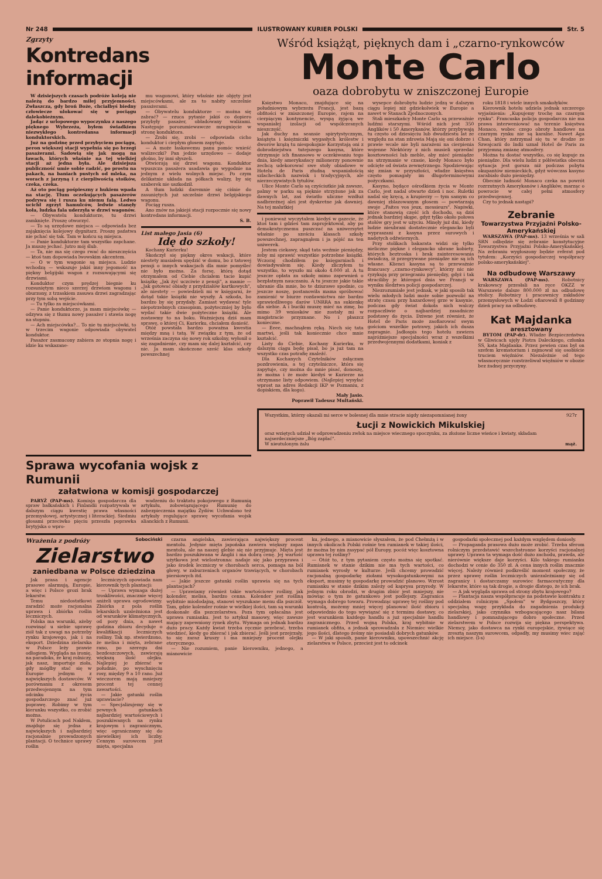Nr 248 ILUSTROWANY KURIER POLSKI Str. 5
Zgrzyty
Kontredans informacji
W dzisiejszych czasach podróże koleją nie należą do bardzo miłej przyjemności. Zwłaszcza, gdy broń Boże, chciałbyś biedny człowiecze ulokować się w pociągu dalekobieżnym.
Jadąc z urlopowego wypoczynku z naszego pięknego Wybrzeża, byłem świadkiem niezwykłego kontredansa informacji konduktorskich.
Już na godzinę przed przybyciem pociągu, peron większej stacji wypełnia się po brzegi pasażerami. Sadowią się jak mogą na ławach, których właśnie na tej wielkiej stacji aż jedna była. Ale dzisiejsza publiczność umie sobie radzić, po prostu na pakach, na baniach pustych od mleka, na worach z jarzyną i z cierpliwością stoików, czeka, czeka.
Aż oto pociąg pośpieszny z hukiem wpada na stację. Tłum oczekujących pasażerów podrywa się i rusza ku niemu falą. Ledwo ucichł zgrzyt hamulców, ledwie stanęły koła, ludzka fala uderzyła w drzwi wagonów.
— Obywatelu konduktorze, tu drzwi zamknięte. Proszę otworzyć.
— To są urzędowe miejsca — odpowiada bez zająknięcia kolejowy dygnitarz. Proszę państwa nie pchać się tak. Tam w końcu są miejsca.
— Panie konduktorze tam wszystko zapchane. Ja muszę jechać. Jutro mój ślub.
— Ta, nie ma się czego rwać do nieszczęścia — ktoś tam dopowiada lwowskim akcentem.
— O w tym wagonie są miejsca. Ludzie wchodzą — wskazuje jakiś inny jegomość na piękny belgijski wagon z rozsuwającymi się drzwiami.
Konduktor czym prędzej biegnie ku rozsuniętym nieco szerzej drzwiom wagonu i oburzony, z trzaskiem zasuwa drzwi zagradzając przy tym sobą wejście.
— Tu tylko za miejscówkami.
— Panie konduktorze, ja mam miejscówkę — odzywa się z tłumu nowy pasażer i stawia nogę na stopniu.
— Ach miejscówka?... To nie tu miejscówki, to w trzecim wagonie odpowiada obywatel konduktor.
Pasażer zasmucony zabiera ze stopnia nogę i idzie ku wskazane-
mu wagonowi, który właśnie nie objęty jest miejscówkami, ale za to nabity szczelnie pasażerami.
— Obywatelu konduktorze — można się zabrać? — rzuca pytanie jakiś co dopiero przybyły pasażer, obładowany walizami. Następuje porozumiewawcze mrugnięcie w stronę konduktora.
— Zrobi się, zrobi — odpowiada cicho konduktor i ciepłym głosem zapytuje.
— A może łaskawemu panu pomóc wnieść walizeczki? Pan jedzie urzędowo — dodaje głośno, by inni słyszeli.
Otwierają się drzwi wagonu. Konduktor wpuszcza pasażera usadawia go wygodnie na jednym z wielu wolnych miejsc. Po czym delikatnie układa na półkach walizy, by się szaberek nie uszkodził.
A tłum ludzki daremnie się ciśnie do zasuniętych już szczelnie drzwi belgijskiego wagonu.
Pociąg rusza.
Ano znów na jakiejś stacji rozpocznie się nowy kontredans informacji.
S. B.
List małego Jasia (6)
Idę do szkoły!
Kochany Kurierku!
Skończył się piękny okres wakacji, które niestety musiałem spędzić w domu, bo z tatowej pensji o innych wakacjach dla mnie pomyśleć nie było można. Za forsę, którą dotąd otrzymałem od Ciebie chciałem tacie kupić książkę „Jak żyć uczciwie z pensji", a mamie — „Jak gotować obiady z przydziałów kartkowych", ale niestety — powiedzieli mi w księgarni, że dotąd takie książki nie wyszły. A szkoda, bo bardzo by się przydały. Zamiast wydawać tyle niepotrzebnych czasopism, pożyteczniej by było wydać takie dwie pożyteczne książki. Ale zostawmy to na boku. Ważniejszą dziś mam sprawę, o której Ci, Kurierku, chciałem donieść.
Otóż powstała bardzo poważna kwestia między mną i tatą. W związku z tym, że od września zaczyna się nowy rok szkolny, wyłonił o się zagadnienie, czy mam się dalej kształcić, czy nie. Ja mam skończone sześć klas szkoły powszechnej
Wśród książąt, pięknych dam i „czarno-rynkowców
Monte Carlo
oaza dobrobytu w zniszczonej Europie
Księstwo Monaco, znajdujące się na południowym wybrzeżu Francji, jest bazą obfitości w zniszczonej Europie, rajem na cierpiącym kontynencie, wyspą żyjącą we wspaniałej izolacji od współczesnych nieszczęść.
Jak duchy na seansie spirytystycznym, książęta i księżniczki wygasłych królestw i dworów krążą tu niespokojnie Korzystają oni z dobrodziejstwa tutejszego kasyna, które utrzymuje ich finansowo w oczekiwaniu tego dnia, kiedy amerykańscy milionerzy ponownie zechcą udekorować swe stoły obiadowe w Hotelu de Paris złudną wspaniałością szlacheckich nazwisk i tradycyjnych, ale nierzeczywistych tytułów.
Ulice Monte Carlo są czyściutkie jak zawsze, palmy w parku są pięknie strzyżone jak za dawnych lat, zaś światło uliczne wzdłuż nadbrzeżnej alei jest dyskretne jak dawniej. Na tej malutkiej
i ponieważ wyczytałem kiedyś w gazecie, że ktoś tam i gdzieś tam zaprojektował, aby po demokratycznemu puszczać na uniwersytet właśnie po sześciu klasach szkoły powszechnej, zapragnąłem i ja pójść na ten uniwerek.
Jestem ciekawy, skąd tata weźmie pieniędzy, żeby mi sprawić wszystkie potrzebne książki. Wczoraj chodziłem po księgarniach i dowiadywałem się. Kiedy zliczyłem to wszystko, to wyszło mi około 4.000 zł. A tu jeszcze opłata za szkołę mimo zapewnień o bezpłatnym nauczaniu. A tu jeszcze jakie takie ubranie dla mnie, bo te dziurawe spodnie, co jeszcze noszę, postanowiła mama spróbować zamienić w biurze rozdawnictwa nie bardzo sprawiedliwego darów UNRRA na sukienkę dla siebie. A i buciki muszę mieć na zimę, bo mimo 39 wniosków nie zostały mi w magistracie przyznane. No i płaszcz konieczne.
— Eeee, machnąłem ręką. Niech się tata martwi, jeśli tak koniecznie chce mnie kształcić.
Listy do Ciebie, Kochany Kurierku, w dalszym ciągu będę pisał, bo ja już tam na wszystko czas potrafię znaleźć.
Dla Kochanych Czytelników załączam pozdrowienia, a tej czytelniczce, która się zapytuje, czy można do mnie pisać, donoszę, że można i że może kiedyś w Kurierze na otrzymane listy odpowiem. (Najlepiej wysyłać wprost na adres Redakcji IKP w Poznaniu, z dopiskiem, dla kogo).
Mały Jasio.
Poprawił Tadeusz Multański.
wysepce dobrobytu ludzie jedzą w dalszym ciągu lepiej niż gdziekolwiek w Europie a nawet w Stanach Zjednoczonych.
Stali mieszkańcy Monte Carlo są przeważnie ludźmi starszymi. Wśród nich jest 350 Anglików i 50 Amerykanów, którzy przybywają tu często od dziesięciu lub dwudziestu lat ze względu na stan zdrowia Mają się oni dobrze i prawie wcale nie byli narażeni na cierpienia wojenne Niektórzy z nich musieli sprzedać kosztowności lub meble, aby mieć pieniądze na utrzymanie w czasie, kiedy Monaco było odcięte od świata zewnętrznego. Spodziewając się zmian w przyszłości, władze księstwa często pomagały im długoterminowymi pożyczkami.
Kasyno, będące ośrodkiem życia w Monte Carlo, jest nadal otwarte dzień i noc. Ruletki nadal się kręcą, a krupierzy — tym samym co dawniej zblazowanym głosem — powtarzają swoje „Faites vos jeux, messieurs". Napiwki, które stanowią część ich dochodu, są dziś jednak bardziej skąpe, gdyż tylko około połowa stołów gry jest w użyciu. Minęły już dni, kiedy ludzie nieubrani dostatecznie elegancko byli wypraszani z kasyna przez surowych i nadętych odźwiernych.
Przy stolikach bakarata widzi się tylko nieliczne piękne i elegancko ubrane kobiety, których beztroska i brak zainteresowania świadczą, iż przegrywane pieniądze nie są ich własne. Klienci kasyna są to przeważnie francuscy „czarno-rynkowcy", którzy nic nie ryzykują przy przegraniu pieniędzy, gdyż i tak straciliby je któregoś dnia we Francji w wyniku śledztwa policji gospodarczej.
Niezrozumiałe jest jednak, w jaki sposób tak wielu młodych ludzi może sobie pozwolić na stratę czasu przy hazardowej grze w kasynie, podczas gdy świat dokoła nich walczy rozpaczliwie o najbardziej zasadnicze podstawy do życia. Dziwne jest również, że Hotel de Paris może zaofiarować swym gościom wszelkie potrawy, jakich ich dusza zapragnie. Jadłospis tego hotelu zawiera najróżniejsze specjalności wraz z wszelkimi przedwojennymi dodatkami, koniak z
roku 1818 i wiele innych smakołyków.
Kierownik hotelu udziela jednak szczerego wyjaśnienia: „Kupujemy trochę na czarnym rynku". Francuska policja gospodarcza nie ma prawa interweniować na terenie księstwa Monaco, wobec czego obroty handlowe na czarnym rynku nie są karalne. Nawet Aga Chan, który zatrzymał się tu w drodze ze Szwajcarii do Indii uznał Hotel de Paris za przyjemną zmianę atmosfery.
Można tu dostać wszystko, co się kupuje za pieniądze. Dla wielu ludzi z półświatka obecna sytuacja jest gorsza niż podczas pobytu okupantów niemieckich, gdyż wówczas kasyno zarabiało dużo pieniędzy.
Obecnie ludność Monaco czeka na powrót rozrzutnych Amerykanów i Anglików, marząc o powrocie w całej pełni atmosfery przedwojennej.
Czy to jednak nastąpi?
Zebranie
Towarzystwa Przyjaźni Polsko-Amerykańskiej
WARSZAWA (PAP-ms). 13 września w sali SRN odbędzie się zebranie konstytucyjne Towarzystwa Przyjaźni Polsko-Amerykańskiej. Na zebraniu wygłoszony będzie referat pod tytułem: „Korzyści gospodarczej współpracy polsko-amerykańskiej".
Na odbudowę Warszawy
WARSZAWA (PAP-ms). Robotnicy krakowscy przesłali na ręce OKZZ w Warszawie dalsze 800.000 zł na odbudowę stolicy. Robotnicy i pracownicy zakładów przemysłowych w Łodzi ofiarowali 8 godzinny dzień pracy na odbudowę.
Kat Majdanka
aresztowany
BYTOM (PAP-dr). Władze Bezpieczeństwa w Gliwicach ujęły Piotra Daleckiego, członka SS, kata Majdanka. Przez pewien czas był on szefem krematorium i zajmował się osobiście truciem więźniów. Niezależnie od tego własnoręcznie rozstrzeliwał więźniów w obozie bez żadnej przyczyny.
Wszystkim, którzy okazali mi serce w bolesnej dla mnie stracie nigdy niezapomnianej żony 927r
Łucji z Nowickich Mikulskiej
oraz wziętych udział w odprowadzeniu zwłok na miejsce wiecznego spoczynku, za złożone liczne wieńce i kwiaty, składam najserdeczniejsze „Bóg zapłać".
W nieutulonym żalu mąż.
Sprawa wycofania wojsk z Rumunii
załatwiona w komisji gospodarczej
PARYŻ (PAP-ms). Komisja gospodarcza dla spraw bałkańskich i Finlandii rozpatrywała w dalszym ciągu kwestię prawa własności przemysłowej, artystycznej i literackiej. Siedmiu głosami przeciwko pięciu przeszła poprawka brytyjska o wpro-
wadzeniu do traktatu pokojowego z Rumunią artykułu, zobowiązującego Rumunię do zabezpieczenia majątku Żydów. Uchwalono też artykuły regulujące sprawę wycofania wojsk alianckich z Rumunii.
Wrażenia z podróży Sobociński
Zielarstwo
zaniedbana w Polsce dziedzina
Jak prasa i agencje prasowe alarmują, Europie, a więc i Polsce grozi brak lekarstw.
Temu niedostatkowi zaradzić może racjonalna uprawa i zbiórka roślin leczniczych.
Polska ma warunki, ażeby rozwinąć u siebie uprawę ziół tak z uwagi na potrzeby rynku krajowego, jak i na eksport. Dziedzina zielarska w Polsce leży prawie odłogiem. Wygląda na ironię, na paradoks, że kraj rolniczy, jak nasz, importuje zioła, gdy mógłby stać się w Europie jednym z największych dostawców. W porównaniu z okresem przedwojennym na tym odcinku życia gospodarczego znać już poprawę. Robimy w tym kierunku wszystko, co zrobić można.
W Potulicach pod Nakłem, znajduje się jedna z największych i najbardziej racjonalnie prowadzonych plantacji. O technice uprawy roślin
leczniczych opowiada nam kierownik tych plantacji:
— Uprawa wymaga dużej troskliwości, znacznie więcej aniżeli uprawa ogrodowizny. Zbiórka z pola roślin lekarskich uzależniona jest od warunków klimatycznych, od pory dnia, a nawet godzina zbioru decyduje o kwalifikacji leczniczych rośliny. Tak np. stwierdzono, że melisa i mięta, zebrane rano, po szeregu dni bezdeszczowych, zawierają większą ilość olejku. Najlepiej je zbierać w południe, po wyschnięciu rosy, między 9 a 10 rano. Już wieczorem mają mniejszy procent tej cennej zawartości.
— Jakie gatunki roślin uprawiacie?
— Specjalizujemy się w pewnych gatunkach najbardziej wartościowych i poszukiwanych na rynku krajowym i zagranicznym, więc ograniczamy się do niewielkiej ich liczby. Cennym surowcem jest mięta, specjalna
czarna angielska, zawierająca największy procent mentolu. Jedynie mięta japońska zawiera większy zapas mentolu, ale na naszej glebie się nie przyjmuje. Mięta jest bardzo poszukiwana w Anglii i ma dobrą cenę. Jej wartość użytkowa jest wielostronna: nadaje się jako przyprawa i jako środek leczniczy w chorobach serca, pomaga na ból głowy, w zaburzeniach organów trawiących, w chorobach piersiowych itd.
— Jakie jeszcze gatunki roślin uprawia się na tych plantacjach?
— Uprawiamy również takie wartościowe rośliny, jak kolender, melisa, bardzo cenna. Kolender jest rośliną wybitnie miododajną, stanowi wyszukane menu dla pszczół. Tam, gdzie kolender rośnie w wielkiej ilości, tam są warunki doskonałe dla pszczelarstwa. Poza tym opłacalna jest uprawa rumianku. Jest to artykuł masowy, więc zawsze mający zapewniony rynek zbytu. Wymaga on jednak bardzo dużo pracy. Każdy kwiat trzeba ręcznie przebrać, trzeba wiedzieć, kiedy go zbierać i jak zbierać. Jeśli jest przejrzały, to się zaraz kruszy i ma mniejszy procent olejku eterycznego.
— Nie rozumiem, panie kierowniku, jednego, a mianowicie
ku, jednego, a mianowicie słyszałem, że pod Chełmżą i w innych okolicach Polski rośnie ten rumianek w takiej ilości, że można by nim zasypać pół Europy, pocóż więc kosztowna uprawa tej rośliny?
— Otóż to, z tym pytaniem często można się spotkać. Rumianek w stanie dzikim nie ma tych wartości, co rumianek wyrosły w kulturze. Jeśli chcemy prowadzić racjonalną gospodarkę ziołami wysokogatunkowymi na eksport, musimy tę gospodarkę prowadzić planowo. Wzrost rumianku w stanie dzikim zależy od kaprysu przyrody. W jednym roku obrodzi, w drugim zbiór jest mniejszy, nie mówiąc o tym że gatunkowo jest podlejszy. Zagranica wymaga dobrego towaru. Prowadząc uprawę tej rośliny pod kontrolą, możemy mniej więcej planować ilość zbioru i odpowiednio do tego wywiązać się z terminu dostawy, co jest warunkiem każdego handlu a już specjalnie handlu zagranicznego. Przed wojną Polska, kraj wybitnie w rumianek obfita, a jednak sprowadzała z Niemiec wielkie jego ilości, dlatego żeśmy nie posiadali dobrych gatunków.
— W jaki sposób, panie kierowniku, upowszechnić akcję zielarstwa w Polsce, przecież jest to odcinek
gospodarki społecznej pod każdym względem doniosły.
— Propaganda prasowa dużo może zrobić. Trzeba sferom rolniczym przedstawić wszechstronne korzyści racjonalnej uprawy. Uprawa ta wymaga dość dużo zachodu, prawda, ale nierównie większe daje korzyści. Kilo takiego rumianku dochodzi w cenie do 350 zł. A cena innych roślin znacznie więcej. Należy również podkreślić moment społeczny, że przez uprawę roślin leczniczych uniezależniamy się od zagranicy i dostarczamy surowiec farmaceutyczny dla lekarstw, które są tak drogie, a drogie dlatego, że ich brak.
— A jak wygląda sprawa od strony zbytu krajowego?
— Plantacja nasza współpracuje na podstawie kontraktu z oddziałem rolniczym „Społem" w Bydgoszczy, który specjalną wagę przykłada do zagadnienia produkcji zielarskiej, jako czynnika wzbogacającego nasz bilans handlowy i pomnażającego dobro społeczne. Przed zielarstwem w Polsce rozwija się piękna perspektywa. Niemcy, jako dostawca na rynki europejskie, żywiące się zresztą naszym surowcem, odpadły, my musimy wiec zająć ich miejsce. (l-s)